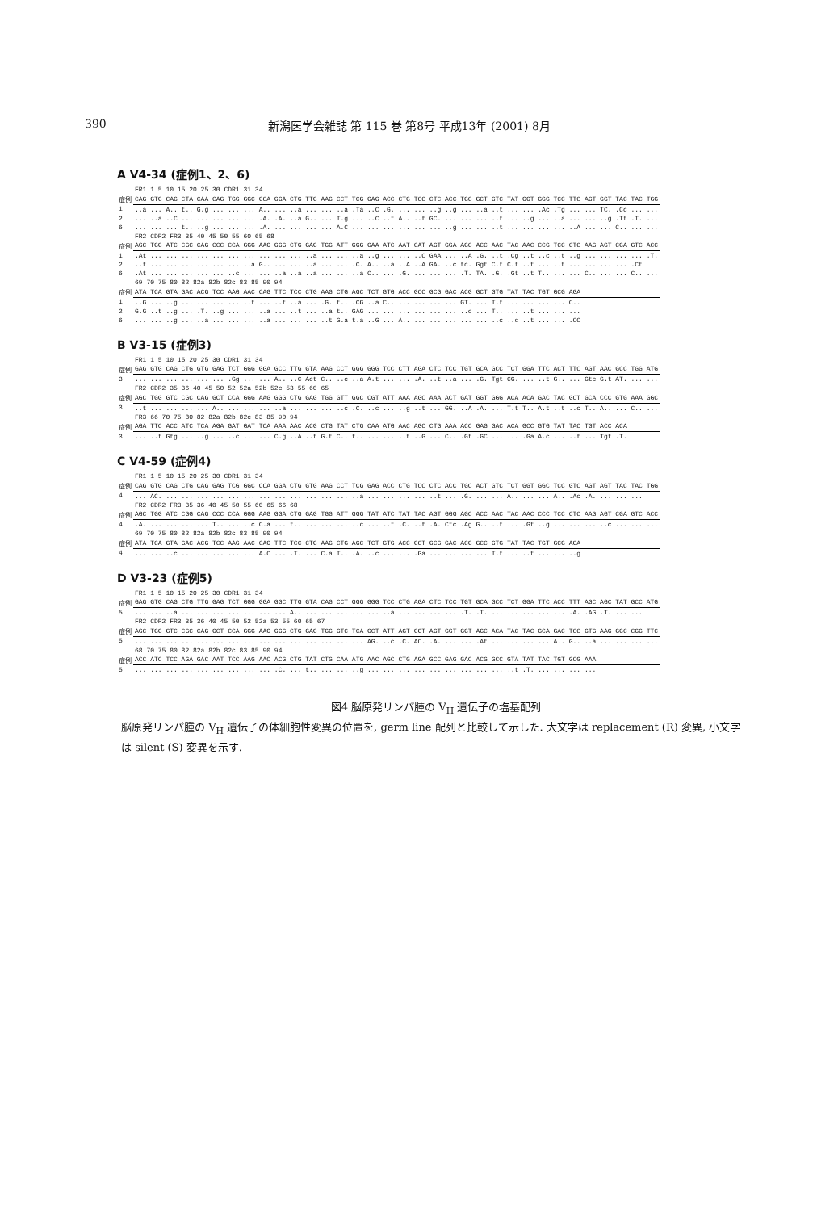390 新潟医学会雑誌 第 115 巻 第8号 平成13年 (2001) 8月
A V4-34 (症例1、2、6)
| | FR1 1 5 10 15 20 25 30 CDR1 31 34 |
| 症例 | CAG GTG CAG CTA CAA CAG TGG GGC GCA GGA CTG TTG AAG CCT TCG GAG ACC CTG TCC CTC ACC TGC GCT GTC TAT GGT GGG TCC TTC AGT GGT TAC TAC TGG |
| 1 | ..a ... A.. t.. G.g ... ... ... A.. ... ..a ... ... ..a .Ta ..C .G. ... ... ..g ..g ... ..a ..t ... ... .Ac .Tg ... ... TC. .Cc ... ... |
| 2 | ... ..a ..C ... ... ... ... ... .A. .A. ..a G.. ... T.g ... ..C ..t A.. ..t GC. ... ... ... ..t ... ..g ... ..a ... ... ..g .Tt .T. ... |
| 6 | ... ... ... t.. ..g ... ... ... .A. ... ... ... ... A.C ... ... ... ... ... ... ..g ... ... ..t ... ... ... ... ..A ... ... C.. ... ... |
| | FR2 CDR2 FR3 35 40 45 50 55 60 65 68 |
| 症例 | AGC TGG ATC CGC CAG CCC CCA GGG AAG GGG CTG GAG TGG ATT GGG GAA ATC AAT CAT AGT GGA AGC ACC AAC TAC AAC CCG TCC CTC AAG AGT CGA GTC ACC |
| 1 | .At ... ... ... ... ... ... ... ... ... ... ..a ... ... ..a ..g ... ... ..C GAA ... ..A .G. ..t .Cg ..t ..c ..t ..g ... ... ... ... .T. |
| 2 | ..t ... ... ... ... ... ... ..a G.. ... ... ..a ... ... .C. A.. ..a ..A ..A GA. ..c tc. Ggt C.t C.t ..t ... ..t ... ... ... ... .Ct |
| 6 | .At ... ... ... ... ... ..c ... ... ..a ..a ..a ... ... ..a C.. ... .G. ... ... ... .T. TA. .G. .Gt ..t T.. ... ... C.. ... ... C.. ... |
| | 69 70 75 80 82 82a 82b 82c 83 85 90 94 |
| 症例 | ATA TCA GTA GAC ACG TCC AAG AAC CAG TTC TCC CTG AAG CTG AGC TCT GTG ACC GCC GCG GAC ACG GCT GTG TAT TAC TGT GCG AGA |
| 1 | ..G ... ..g ... ... ... ... ..t ... ..t ..a ... .G. t.. .CG ..a C.. ... ... ... ... GT. ... T.t ... ... ... ... C.. |
| 2 | G.G ..t ..g ... .T. ..g ... ... ..a ... ..t ... ..a t.. GAG ... ... ... ... ... ... ..c ... T.. ... ..t ... ... ... |
| 6 | ... ... ..g ... ..a ... ... ... ..a ... ... ... ..t G.a t.a ..G ... A.. ... ... ... ... ... ..c ..c ..t ... ... .CC |
B V3-15 (症例3)
| | FR1 1 5 10 15 20 25 30 CDR1 31 34 |
| 症例 | GAG GTG CAG CTG GTG GAG TCT GGG GGA GCC TTG GTA AAG CCT GGG GGG TCC CTT AGA CTC TCC TGT GCA GCC TCT GGA TTC ACT TTC AGT AAC GCC TGG ATG |
| 3 | ... ... ... ... ... ... .Gg ... ... A.. ..C Act C.. ..c ..a A.t ... ... .A. ..t ..a ... .G. Tgt CG. ... ..t G.. ... Gtc G.t AT. ... ... |
| | FR2 CDR2 35 36 40 45 50 52 52a 52b 52c 53 55 60 65 |
| 症例 | AGC TGG GTC CGC CAG GCT CCA GGG AAG GGG CTG GAG TGG GTT GGC CGT ATT AAA AGC AAA ACT GAT GGT GGG ACA ACA GAC TAC GCT GCA CCC GTG AAA GGC |
| 3 | ..t ... ... ... ... A.. ... ... ... ..a ... ... ... ..c .C. ..c ... ..g ..t ... GG. ..A .A. ... T.t T.. A.t ..t ..c T.. A.. ... C.. ... |
| | FR3 66 70 75 80 82 82a 82b 82c 83 85 90 94 |
| 症例 | AGA TTC ACC ATC TCA AGA GAT GAT TCA AAA AAC ACG CTG TAT CTG CAA ATG AAC AGC CTG AAA ACC GAG GAC ACA GCC GTG TAT TAC TGT ACC ACA |
| 3 | ... ..t Gtg ... ..g ... ..c ... ... C.g ..A ..t G.t C.. t.. ... ... ..t ..G ... C.. .Gt .GC ... ... .Ga A.c ... ..t ... Tgt .T. |
C V4-59 (症例4)
| | FR1 1 5 10 15 20 25 30 CDR1 31 34 |
| 症例 | CAG GTG CAG CTG CAG GAG TCG GGC CCA GGA CTG GTG AAG CCT TCG GAG ACC CTG TCC CTC ACC TGC ACT GTC TCT GGT GGC TCC GTC AGT AGT TAC TAC TGG |
| 4 | ... AC. ... ... ... ... ... ... ... ... ... ... ... ... ..a ... ... ... ... ..t ... .G. ... ... A.. ... ... A.. .Ac .A. ... ... ... |
| | FR2 CDR2 FR3 35 36 40 45 50 55 60 65 66 68 |
| 症例 | AGC TGG ATC CGG CAG CCC CCA GGG AAG GGA CTG GAG TGG ATT GGG TAT ATC TAT TAC AGT GGG AGC ACC AAC TAC AAC CCC TCC CTC AAG AGT CGA GTC ACC |
| 4 | .A. ... ... ... ... T.. ... ..c C.a ... t.. ... ... ... ..c ... ..t .C. ..t .A. Ctc .Ag G.. ..t ... .Gt ..g ... ... ... ..c ... ... ... |
| | 69 70 75 80 82 82a 82b 82c 83 85 90 94 |
| 症例 | ATA TCA GTA GAC ACG TCC AAG AAC CAG TTC TCC CTG AAG CTG AGC TCT GTG ACC GCT GCG GAC ACG GCC GTG TAT TAC TGT GCG AGA |
| 4 | ... ... ..c ... ... ... ... ... A.C ... .T. ... C.a T.. .A. ..c ... ... .Ga ... ... ... ... T.t ... ..t ... ... ..g |
D V3-23 (症例5)
| | FR1 1 5 10 15 20 25 30 CDR1 31 34 |
| 症例 | GAG GTG CAG CTG TTG GAG TCT GGG GGA GGC TTG GTA CAG CCT GGG GGG TCC CTG AGA CTC TCC TGT GCA GCC TCT GGA TTC ACC TTT AGC AGC TAT GCC ATG |
| 5 | ... ... ..a ... ... ... ... ... ... ... A.. ... ... ... ... ... ..a ... ... ... ... .T. .T. ... ... ... ... ... .A. .AG .T. ... ... |
| | FR2 CDR2 FR3 35 36 40 45 50 52 52a 53 55 60 65 67 |
| 症例 | AGC TGG GTC CGC CAG GCT CCA GGG AAG GGG CTG GAG TGG GTC TCA GCT ATT AGT GGT AGT GGT GGT AGC ACA TAC TAC GCA GAC TCC GTG AAG GGC CGG TTC |
| 5 | ... ... ... ... ... ... ... ... ... ... ... ... ... ... ... AG. ..c .C. AC. .A. ... ... .At ... ... ... ... A.. G.. ..a ... ... ... ... |
| | 68 70 75 80 82 82a 82b 82c 83 85 90 94 |
| 症例 | ACC ATC TCC AGA GAC AAT TCC AAG AAC ACG CTG TAT CTG CAA ATG AAC AGC CTG AGA GCC GAG GAC ACG GCC GTA TAT TAC TGT GCG AAA |
| 5 | ... ... ... ... ... ... ... ... ... .C. ... t.. ... ... ..g ... ... ... ... ... ... ... ... ... ..t .T. ... ... ... ... |
図4 脳原発リンパ腫の V<sub>H</sub> 遺伝子の塩基配列
脳原発リンパ腫の V<sub>H</sub> 遺伝子の体細胞性変異の位置を, germ line 配列と比較して示した. 大文字は replacement (R) 変異, 小文字は silent (S) 変異を示す.